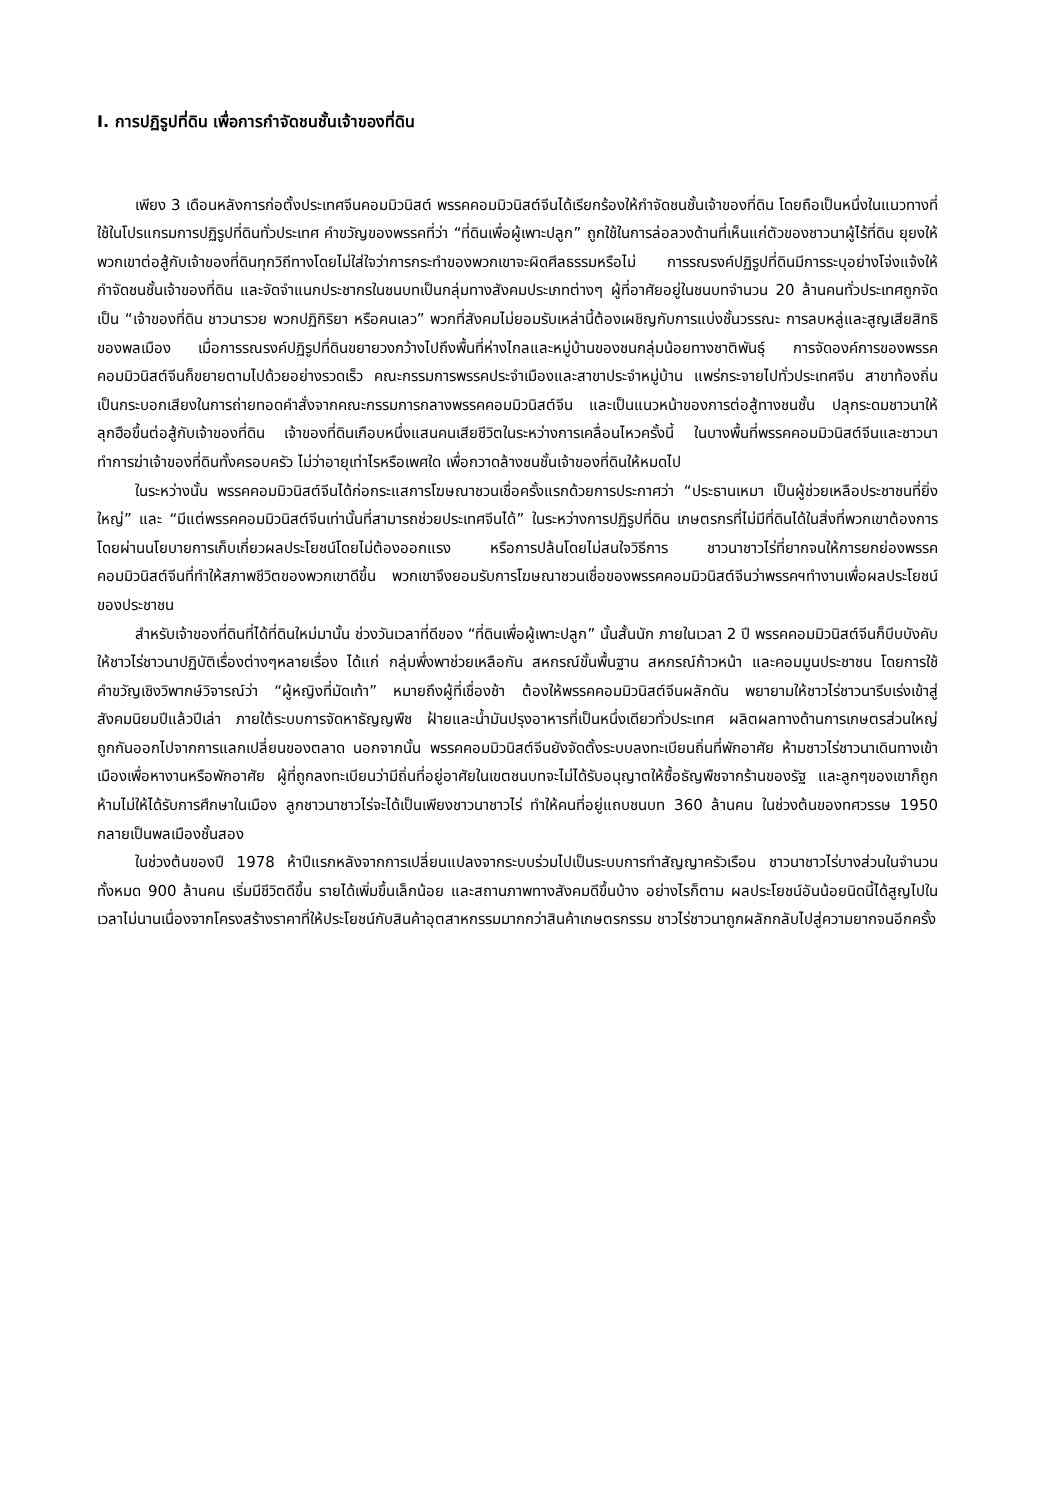I. การปฏิรูปที่ดิน เพื่อการกำจัดชนชั้นเจ้าของที่ดิน
เพียง 3 เดือนหลังการก่อตั้งประเทศจีนคอมมิวนิสต์ พรรคคอมมิวนิสต์จีนได้เรียกร้องให้กำจัดชนชั้นเจ้าของที่ดิน โดยถือเป็นหนึ่งในแนวทางที่ใช้ในโปรแกรมการปฏิรูปที่ดินทั่วประเทศ คำขวัญของพรรคที่ว่า “ที่ดินเพื่อผู้เพาะปลูก” ถูกใช้ในการล่อลวงด้านที่เห็นแก่ตัวของชาวนาผู้ไร้ที่ดิน ยุยงให้พวกเขาต่อสู้กับเจ้าของที่ดินทุกวิถีทางโดยไม่ใส่ใจว่าการกระทำของพวกเขาจะผิดศีลธรรมหรือไม่ การรณรงค์ปฏิรูปที่ดินมีการระบุอย่างโจ่งแจ้งให้กำจัดชนชั้นเจ้าของที่ดิน และจัดจำแนกประชากรในชนบทเป็นกลุ่มทางสังคมประเภทต่างๆ ผู้ที่อาศัยอยู่ในชนบทจำนวน 20 ล้านคนทั่วประเทศถูกจัดเป็น “เจ้าของที่ดิน ชาวนารวย พวกปฏิกิริยา หรือคนเลว” พวกที่สังคมไม่ยอมรับเหล่านี้ต้องเผชิญกับการแบ่งชั้นวรรณะ การลบหลู่และสูญเสียสิทธิของพลเมือง เมื่อการรณรงค์ปฏิรูปที่ดินขยายวงกว้างไปถึงพื้นที่ห่างไกลและหมู่บ้านของชนกลุ่มน้อยทางชาติพันธุ์ การจัดองค์การของพรรคคอมมิวนิสต์จีนก็ขยายตามไปด้วยอย่างรวดเร็ว คณะกรรมการพรรคประจำเมืองและสาขาประจำหมู่บ้าน แพร่กระจายไปทั่วประเทศจีน สาขาท้องถิ่นเป็นกระบอกเสียงในการถ่ายทอดคำสั่งจากคณะกรรมการกลางพรรคคอมมิวนิสต์จีน และเป็นแนวหน้าของการต่อสู้ทางชนชั้น ปลุกระดมชาวนาให้ลุกฮือขึ้นต่อสู้กับเจ้าของที่ดิน เจ้าของที่ดินเกือบหนึ่งแสนคนเสียชีวิตในระหว่างการเคลื่อนไหวครั้งนี้ ในบางพื้นที่พรรคคอมมิวนิสต์จีนและชาวนาทำการฆ่าเจ้าของที่ดินทั้งครอบครัว ไม่ว่าอายุเท่าไรหรือเพศใด เพื่อกวาดล้างชนชั้นเจ้าของที่ดินให้หมดไป
ในระหว่างนั้น พรรคคอมมิวนิสต์จีนได้ก่อกระแสการโฆษณาชวนเชื่อครั้งแรกด้วยการประกาศว่า “ประธานเหมา เป็นผู้ช่วยเหลือประชาชนที่ยิ่งใหญ่” และ “มีแต่พรรคคอมมิวนิสต์จีนเท่านั้นที่สามารถช่วยประเทศจีนได้” ในระหว่างการปฏิรูปที่ดิน เกษตรกรที่ไม่มีที่ดินได้ในสิ่งที่พวกเขาต้องการโดยผ่านนโยบายการเก็บเกี่ยวผลประโยชน์โดยไม่ต้องออกแรง หรือการปล้นโดยไม่สนใจวิธีการ ชาวนาชาวไร่ที่ยากจนให้การยกย่องพรรคคอมมิวนิสต์จีนที่ทำให้สภาพชีวิตของพวกเขาดีขึ้น พวกเขาจึงยอมรับการโฆษณาชวนเชื่อของพรรคคอมมิวนิสต์จีนว่าพรรคฯทำงานเพื่อผลประโยชน์ของประชาชน
สำหรับเจ้าของที่ดินที่ได้ที่ดินใหม่มานั้น ช่วงวันเวลาที่ดีของ “ที่ดินเพื่อผู้เพาะปลูก” นั้นสั้นนัก ภายในเวลา 2 ปี พรรคคอมมิวนิสต์จีนก็บีบบังคับให้ชาวไร่ชาวนาปฏิบัติเรื่องต่างๆหลายเรื่อง ได้แก่ กลุ่มพึ่งพาช่วยเหลือกัน สหกรณ์ขั้นพื้นฐาน สหกรณ์ก้าวหน้า และคอมมูนประชาชน โดยการใช้คำขวัญเชิงวิพากษ์วิจารณ์ว่า “ผู้หญิงที่มัดเท้า” หมายถึงผู้ที่เชื่องช้า ต้องให้พรรคคอมมิวนิสต์จีนผลักดัน พยายามให้ชาวไร่ชาวนารีบเร่งเข้าสู่สังคมนิยมปีแล้วปีเล่า ภายใต้ระบบการจัดหาธัญญพืช ฝ้ายและน้ำมันปรุงอาหารที่เป็นหนึ่งเดียวทั่วประเทศ ผลิตผลทางด้านการเกษตรส่วนใหญ่ถูกกันออกไปจากการแลกเปลี่ยนของตลาด นอกจากนั้น พรรคคอมมิวนิสต์จีนยังจัดตั้งระบบลงทะเบียนถิ่นที่พักอาศัย ห้ามชาวไร่ชาวนาเดินทางเข้าเมืองเพื่อหางานหรือพักอาศัย ผู้ที่ถูกลงทะเบียนว่ามีถิ่นที่อยู่อาศัยในเขตชนบทจะไม่ได้รับอนุญาตให้ซื้อธัญพืชจากร้านของรัฐ และลูกๆของเขาก็ถูกห้ามไม่ให้ได้รับการศึกษาในเมือง ลูกชาวนาชาวไร่จะได้เป็นเพียงชาวนาชาวไร่ ทำให้คนที่อยู่แถบชนบท 360 ล้านคน ในช่วงต้นของทศวรรษ 1950 กลายเป็นพลเมืองชั้นสอง
ในช่วงต้นของปี 1978 ห้าปีแรกหลังจากการเปลี่ยนแปลงจากระบบร่วมไปเป็นระบบการทำสัญญาครัวเรือน ชาวนาชาวไร่บางส่วนในจำนวนทั้งหมด 900 ล้านคน เริ่มมีชีวิตดีขึ้น รายได้เพิ่มขึ้นเล็กน้อย และสถานภาพทางสังคมดีขึ้นบ้าง อย่างไรก็ตาม ผลประโยชน์อันน้อยนิดนี้ได้สูญไปในเวลาไม่นานเนื่องจากโครงสร้างราคาที่ให้ประโยชน์กับสินค้าอุตสาหกรรมมากกว่าสินค้าเกษตรกรรม ชาวไร่ชาวนาถูกผลักกลับไปสู่ความยากจนอีกครั้ง